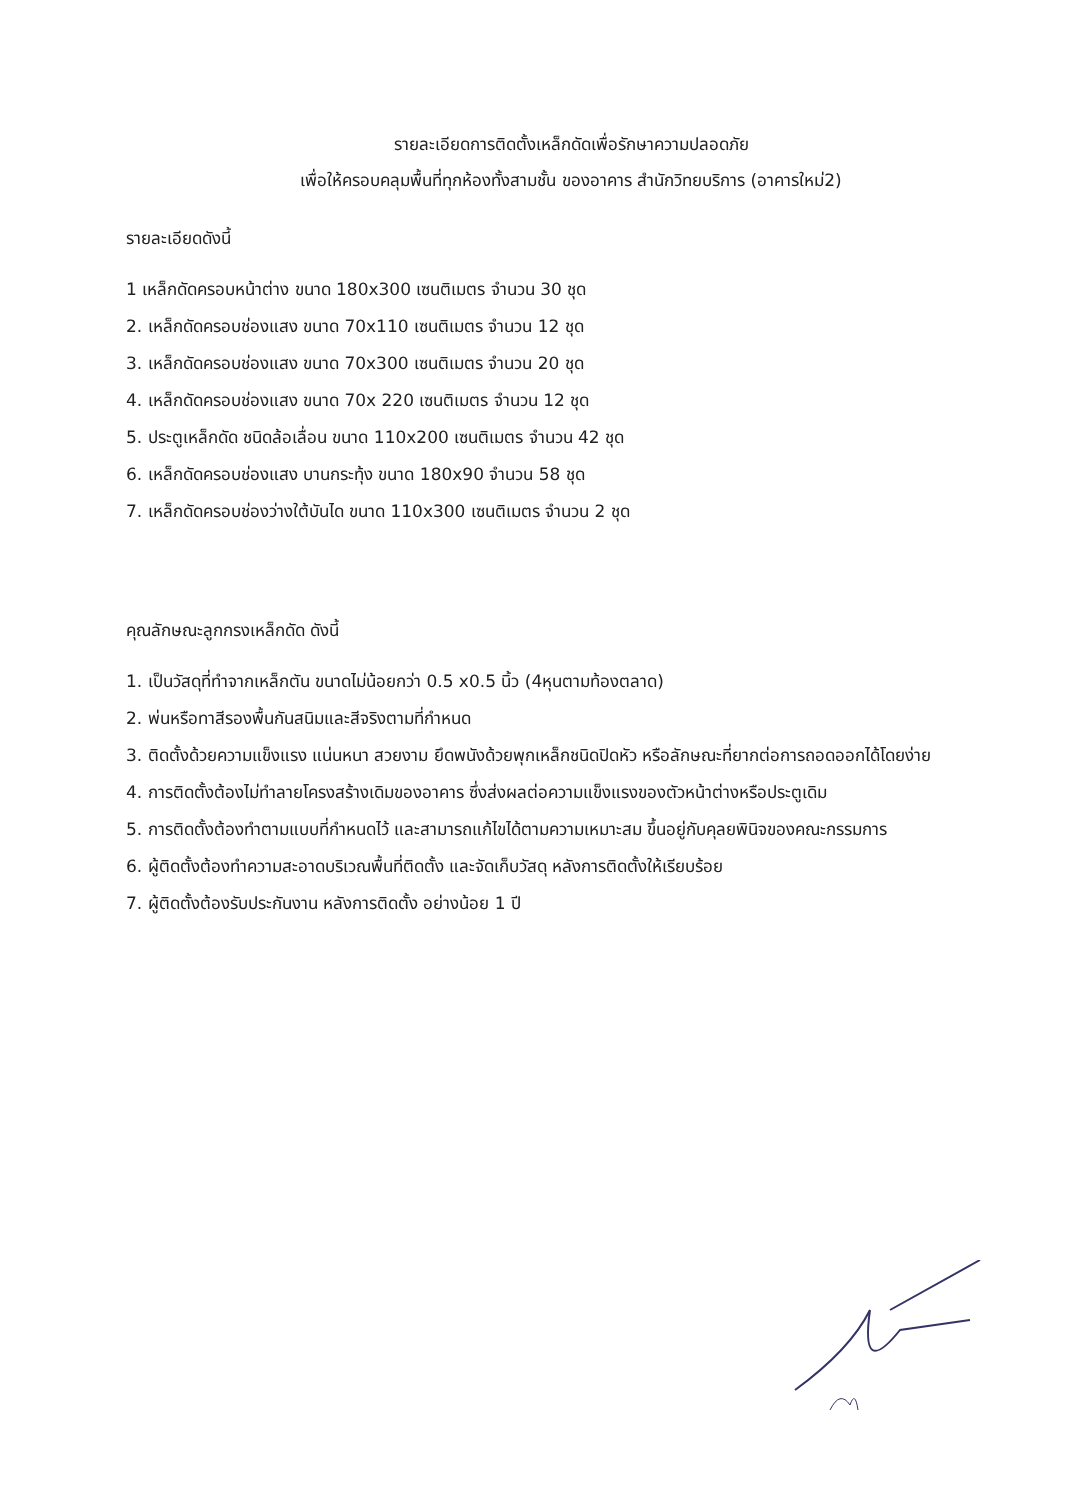รายละเอียดการติดตั้งเหล็กดัดเพื่อรักษาความปลอดภัย
เพื่อให้ครอบคลุมพื้นที่ทุกห้องทั้งสามชั้น ของอาคาร สำนักวิทยบริการ (อาคารใหม่2)
รายละเอียดดังนี้
1 เหล็กดัดครอบหน้าต่าง ขนาด 180x300 เซนติเมตร จำนวน 30 ชุด
2. เหล็กดัดครอบช่องแสง ขนาด 70x110 เซนติเมตร จำนวน 12 ชุด
3. เหล็กดัดครอบช่องแสง ขนาด 70x300 เซนติเมตร จำนวน 20 ชุด
4. เหล็กดัดครอบช่องแสง ขนาด 70x 220 เซนติเมตร จำนวน 12 ชุด
5. ประตูเหล็กดัด ชนิดล้อเลื่อน ขนาด 110x200 เซนติเมตร จำนวน 42 ชุด
6. เหล็กดัดครอบช่องแสง บานกระทุ้ง ขนาด 180x90 จำนวน 58 ชุด
7. เหล็กดัดครอบช่องว่างใต้บันได ขนาด 110x300 เซนติเมตร จำนวน 2 ชุด
คุณลักษณะลูกกรงเหล็กดัด ดังนี้
1. เป็นวัสดุที่ทำจากเหล็กตัน ขนาดไม่น้อยกว่า 0.5 x0.5 นิ้ว (4หุนตามท้องตลาด)
2. พ่นหรือทาสีรองพื้นกันสนิมและสีจริงตามที่กำหนด
3. ติดตั้งด้วยความแข็งแรง แน่นหนา สวยงาม ยึดพนังด้วยพุกเหล็กชนิดปิดหัว หรือลักษณะที่ยากต่อการถอดออกได้โดยง่าย
4. การติดตั้งต้องไม่ทำลายโครงสร้างเดิมของอาคาร ซึ่งส่งผลต่อความแข็งแรงของตัวหน้าต่างหรือประตูเดิม
5. การติดตั้งต้องทำตามแบบที่กำหนดไว้ และสามารถแก้ไขได้ตามความเหมาะสม ขึ้นอยู่กับคุลยพินิจของคณะกรรมการ
6. ผู้ติดตั้งต้องทำความสะอาดบริเวณพื้นที่ติดตั้ง และจัดเก็บวัสดุ หลังการติดตั้งให้เรียบร้อย
7. ผู้ติดตั้งต้องรับประกันงาน หลังการติดตั้ง อย่างน้อย 1 ปี